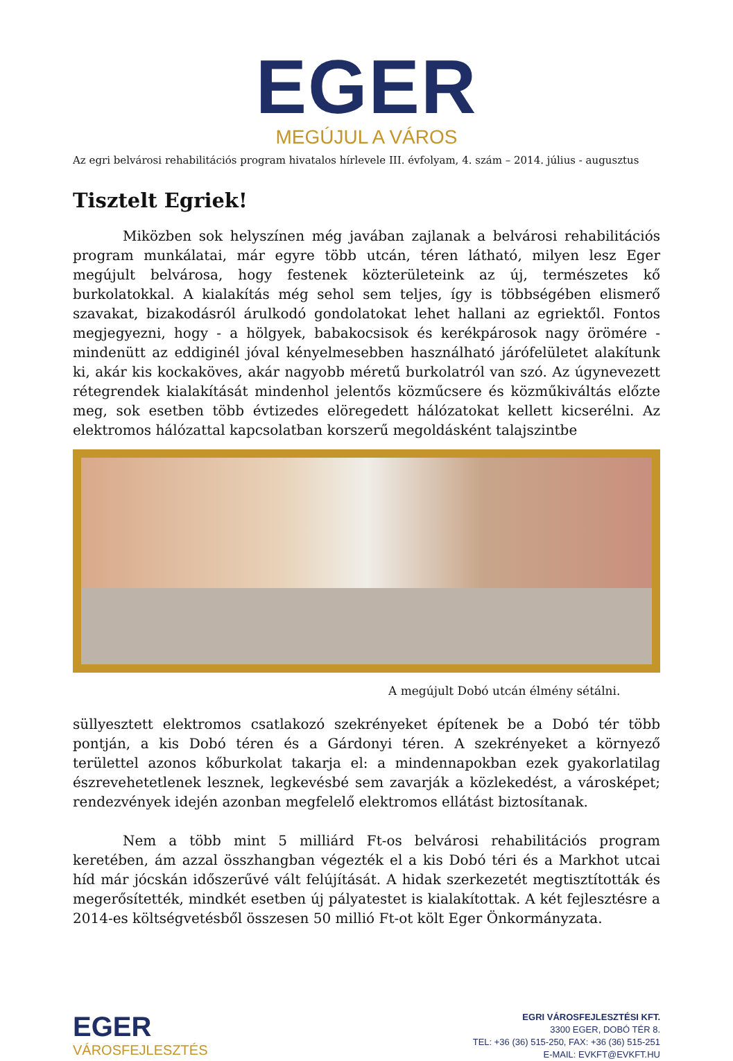EGER
MEGÚJUL A VÁROS
Az egri belvárosi rehabilitációs program hivatalos hírlevele III. évfolyam, 4. szám – 2014. július - augusztus
Tisztelt Egriek!
Miközben sok helyszínen még javában zajlanak a belvárosi rehabilitációs program munkálatai, már egyre több utcán, téren látható, milyen lesz Eger megújult belvárosa, hogy festenek közterületeink az új, természetes kő burkolatokkal. A kialakítás még sehol sem teljes, így is többségében elismerő szavakat, bizakodásról árulkodó gondolatokat lehet hallani az egriektől. Fontos megjegyezni, hogy - a hölgyek, babakocsisok és kerékpárosok nagy örömére - mindenütt az eddiginél jóval kényelmesebben használható járófelületet alakítunk ki, akár kis kockaköves, akár nagyobb méretű burkolatról van szó. Az úgynevezett rétegrendek kialakítását mindenhol jelentős közműcsere és közműkiváltás előzte meg, sok esetben több évtizedes elöregedett hálózatokat kellett kicserélni. Az elektromos hálózattal kapcsolatban korszerű megoldásként talajszintbe
A megújult Dobó utcán élmény sétálni.
süllyesztett elektromos csatlakozó szekrényeket építenek be a Dobó tér több pontján, a kis Dobó téren és a Gárdonyi téren. A szekrényeket a környező területtel azonos kőburkolat takarja el: a mindennapokban ezek gyakorlatilag észrevehetetlenek lesznek, legkevésbé sem zavarják a közlekedést, a városképet; rendezvények idején azonban megfelelő elektromos ellátást biztosítanak.
Nem a több mint 5 milliárd Ft-os belvárosi rehabilitációs program keretében, ám azzal összhangban végezték el a kis Dobó téri és a Markhot utcai híd már jócskán időszerűvé vált felújítását. A hidak szerkezetét megtisztították és megerősítették, mindkét esetben új pályatestet is kialakítottak. A két fejlesztésre a 2014-es költségvetésből összesen 50 millió Ft-ot költ Eger Önkormányzata.
EGER
VÁROSFEJLESZTÉS
EGRI VÁROSFEJLESZTÉSI KFT.
3300 EGER, DOBÓ TÉR 8.
TEL: +36 (36) 515-250, FAX: +36 (36) 515-251
E-MAIL: EVKFT@EVKFT.HU